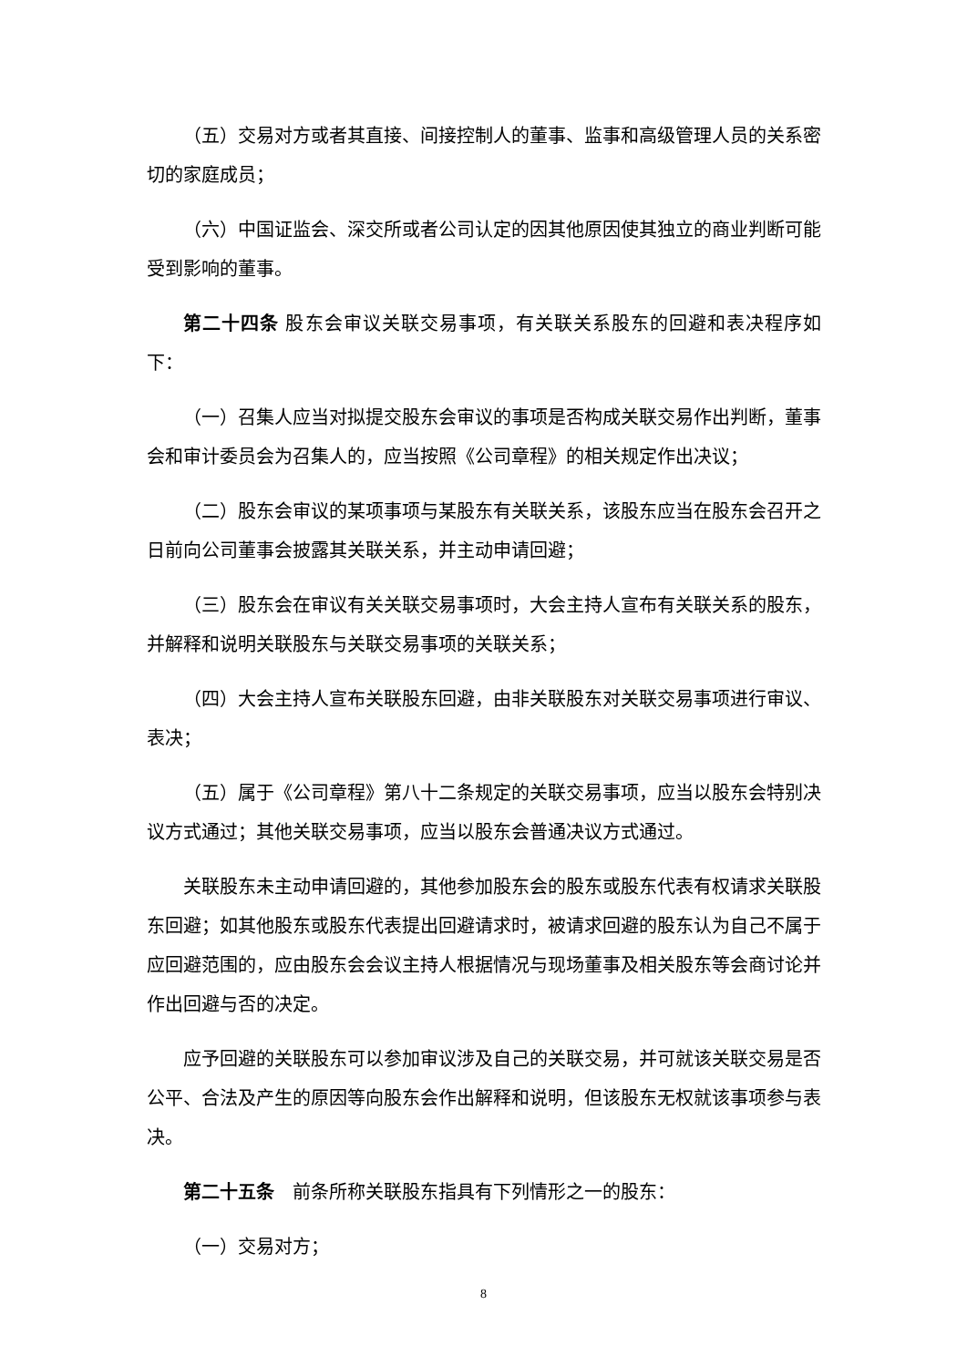（五）交易对方或者其直接、间接控制人的董事、监事和高级管理人员的关系密切的家庭成员；
（六）中国证监会、深交所或者公司认定的因其他原因使其独立的商业判断可能受到影响的董事。
第二十四条 股东会审议关联交易事项，有关联关系股东的回避和表决程序如下：
（一）召集人应当对拟提交股东会审议的事项是否构成关联交易作出判断，董事会和审计委员会为召集人的，应当按照《公司章程》的相关规定作出决议；
（二）股东会审议的某项事项与某股东有关联关系，该股东应当在股东会召开之日前向公司董事会披露其关联关系，并主动申请回避；
（三）股东会在审议有关关联交易事项时，大会主持人宣布有关联关系的股东，并解释和说明关联股东与关联交易事项的关联关系；
（四）大会主持人宣布关联股东回避，由非关联股东对关联交易事项进行审议、表决；
（五）属于《公司章程》第八十二条规定的关联交易事项，应当以股东会特别决议方式通过；其他关联交易事项，应当以股东会普通决议方式通过。
关联股东未主动申请回避的，其他参加股东会的股东或股东代表有权请求关联股东回避；如其他股东或股东代表提出回避请求时，被请求回避的股东认为自己不属于应回避范围的，应由股东会会议主持人根据情况与现场董事及相关股东等会商讨论并作出回避与否的决定。
应予回避的关联股东可以参加审议涉及自己的关联交易，并可就该关联交易是否公平、合法及产生的原因等向股东会作出解释和说明，但该股东无权就该事项参与表决。
第二十五条　前条所称关联股东指具有下列情形之一的股东：
（一）交易对方；
8